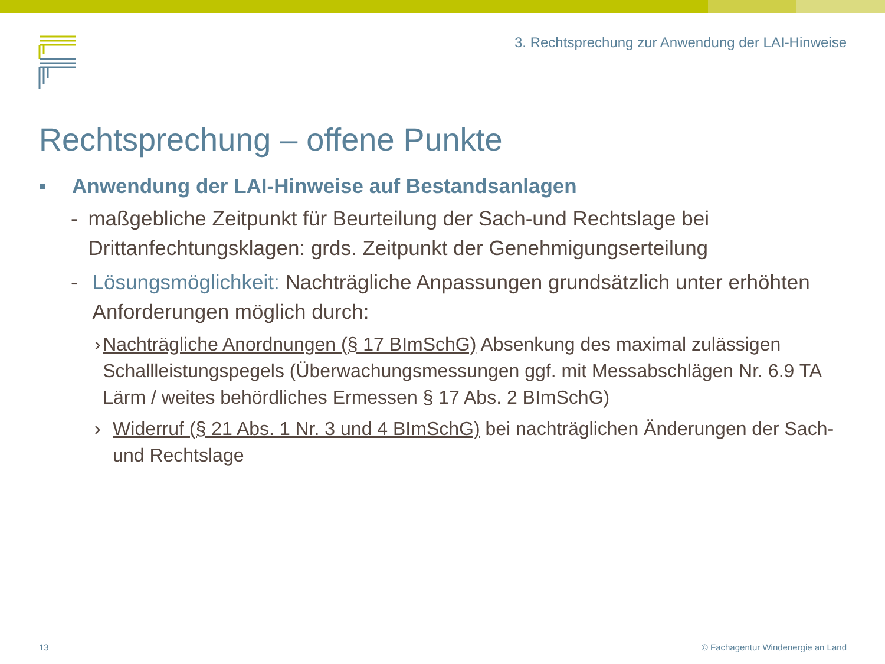3. Rechtsprechung zur Anwendung der LAI-Hinweise
Rechtsprechung – offene Punkte
▪ Anwendung der LAI-Hinweise auf Bestandsanlagen
- maßgebliche Zeitpunkt für Beurteilung der Sach-und Rechtslage bei Drittanfechtungsklagen: grds. Zeitpunkt der Genehmigungserteilung
- Lösungsmöglichkeit: Nachträgliche Anpassungen grundsätzlich unter erhöhten Anforderungen möglich durch:
› Nachträgliche Anordnungen (§ 17 BImSchG) Absenkung des maximal zulässigen Schallleistungspegels (Überwachungsmessungen ggf. mit Messabschlägen Nr. 6.9 TA Lärm / weites behördliches Ermessen § 17 Abs. 2 BImSchG)
› Widerruf (§ 21 Abs. 1 Nr. 3 und 4 BImSchG) bei nachträglichen Änderungen der Sach- und Rechtslage
13
© Fachagentur Windenergie an Land